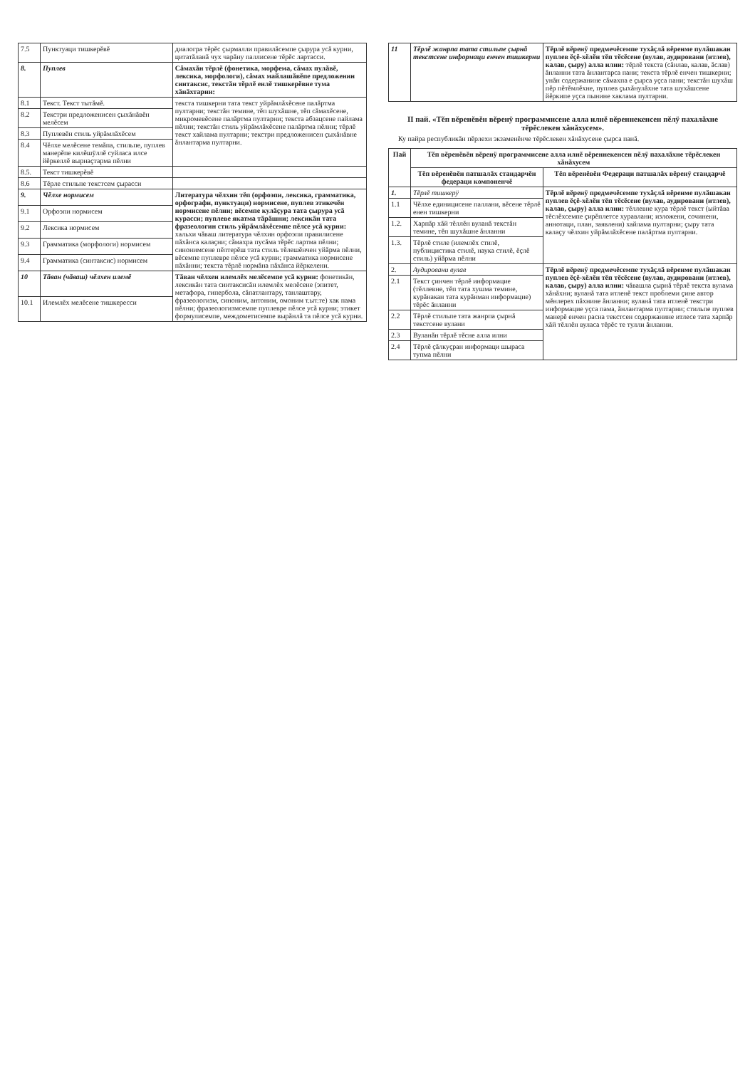| 7.5 | Пунктуаци тишкерĕвĕ | диалогра тĕрĕс ҫырмалли правилăсемпе ҫырура усă курни, цитатăланă чух чарăну паллисене тĕрĕс лартасси. |
| 8. | Пуплев | Сăмахăн тĕрлĕ (фонетика, морфема, сăмах пулăвĕ, лексика, морфологи), сăмах майлашăвĕпе предложенин синтаксис, текстăн тĕрлĕ енлĕ тишкерĕвне тума хăнăхтарни: |
| 8.1 | Текст. Текст тытăмĕ. | текста тишкерни тата текст уйрăмлăхĕсене палăртма пултарни; текстăн темине, тĕп шухăшне, тĕп сăмахĕсене, микромевĕсене палăртма пултарни; текста абзацсене пайлама пĕлни; текстăн стиль уйрăмлăхĕсене палăртма пĕлни; тĕрлĕ текст хайлама пултарни; текстри предложенисен ҫыхăнăвне ăнлантарма пултарни. |
| 8.2 | Текстри предложенисен ҫыхăнăвĕн мелĕсем | |
| 8.3 | Пуплевĕн стиль уйрăмлăхĕсем | |
| 8.4 | Чĕлхе мелĕсене темăпа, стильпе, пуплев манерĕпе килĕшÿллĕ суйласа илсе йĕркеллĕ вырнаҫтарма пĕлни | |
| 8.5. | Текст тишкерĕвĕ | |
| 8.6 | Тĕрле стильпе текстсем ҫырасси | |
| 9. | Чĕлхе нормисем | Литература чĕлхин тĕп (орфоэпи, лексика, грамматика, орфографи, пунктуаци) нормисене, пуплев этикечĕн нормисене пĕлни; вĕсемпе кулăҫура тата ҫырура усă курасси; пуплеве якатма тăрăшни; лексикăн тата фразеологин стиль уйрăмлăхĕсемпе пĕлсе усă курни: хальхи чăваш литература чĕлхин орфоэпи правилисене пăхăнса калаҫни; сăмахра пусăма тĕрĕс лартма пĕлни; синонимсене пĕлтерĕш тата стиль тĕлешĕнчен уйăрма пĕлни, вĕсемпе пуплевре пĕлсе усă курни; грамматика нормисене пăхăнни; текста тĕрлĕ нормăна пăхăнса йĕркелени. |
| 9.1 | Орфоэпи нормисем | |
| 9.2 | Лексика нормисем | |
| 9.3 | Грамматика (морфологи) нормисем | |
| 9.4 | Грамматика (синтаксис) нормисем | |
| 10 | Тăван (чăваш) чĕлхен илемĕ | Тăван чĕлхен илемлĕх мелĕсемпе усă курни: фонетикăн, лексикăн тата синтаксисăн илемлĕх мелĕсене (эпитет, метафора, гипербола, сăпатлантару, танлаштару, фразеологизм, синоним, антоним, омоним т.ыт.те) хак пама пĕлни; фразеологизмсемпе пуплевре пĕлсе усă курни; этикет формулисемпе, междометисемпе вырăнлă та пĕлсе усă курни. |
| 10.1 | Илемлĕх мелĕсене тишкересси | |
| 11 | Тĕрлĕ жанрпа тата стильпе ҫырнă текстсене информаци енчен тишкерни | Тĕрлĕ вĕренÿ предмечĕсемпе тухăҫлă вĕренме пулăшакан пуплев ĕҫĕ-хĕлĕн тĕп тĕсĕсене (вулав, аудировани (итлев), калав, ҫыру) алла илни: тĕрлĕ текста (сăнлав, калав, ăслав) ăнланни тата ăнлантарса пани; текста тĕрлĕ енчен тишкерни; унăн содержанине сăмахпа е ҫырса уҫса пани; текстăн шухăш пĕр пĕтĕмлĕхне, пуплев ҫыхăнулăхне тата шухăшсене йĕркипе уҫса пынине хаклама пултарни. |
II пай. «Тĕп вĕренĕвĕн вĕренÿ программисене алла илнĕ вĕреннекенсен пĕлÿ пахалăхне тĕрĕслекен хăнăхусем».
Ку пайра республикăн пĕрлехи экзаменĕнче тĕрĕслекен хăнăхусене ҫырса панă.
| Пай | Тĕп вĕренĕвĕн вĕренÿ программисене алла илнĕ вĕреннекенсен пĕлÿ пахалăхне тĕрĕслекен хăнăхусем | |
| --- | --- | --- |
| | Тĕп вĕренĕвĕн патшалăх стандарчĕн федераци компоненчĕ | Тĕп вĕренĕвĕн Федераци патшалăх вĕренÿ стандарчĕ |
| 1. | Тĕрлĕ тишкерÿ | Тĕрлĕ вĕренÿ предмечĕсемпе тухăҫлă вĕренме пулăшакан пуплев ĕҫĕ-хĕлĕн тĕп тĕсĕсене (вулав, аудировани (итлев), калав, ҫыру) алла илни: тĕллевне кура тĕрлĕ текст (ыйтăва тĕслĕхсемпе ҫирĕплетсе хуравлани; изложени, сочинени, аннотаци, план, заявлени) хайлама пултарни; ҫыру тата калаҫу чĕлхин уйрăмлăхĕсене палăртма пултарни. |
| 1.1 | Чĕлхе единицисене паллани, вĕсене тĕрлĕ енен тишкерни | |
| 1.2. | Харпăр хăй тĕллĕн вуланă текстăн темине, тĕп шухăшне ăнланни | |
| 1.3. | Тĕрлĕ стиле (илемлĕх стилĕ, публицистика стилĕ, наука стилĕ, ĕҫлĕ стиль) уйăрма пĕлни | |
| 2. | Аудировани вулав | Тĕрлĕ вĕренÿ предмечĕсемпе тухăҫлă вĕренме пулăшакан пуплев ĕҫĕ-хĕлĕн тĕп тĕсĕсене (вулав, аудировани (итлев), калав, ҫыру) алла илни: чăвашла ҫырнă тĕрлĕ текста вулама хăнăхни; вуланă тата итленĕ текст проблеми ҫине автор мĕнлерех пăхнине ăнланни; вуланă тата итленĕ текстри информацие уҫса пама, ăнлантарма пултарни; стильпе пуплев манерĕ енчен расна текстсен содержанине итлесе тата харпăр хăй тĕллĕн вуласа тĕрĕс те тулли ăнланни. |
| 2.1 | Текст ҫинчен тĕрлĕ информацие (тĕллевне, тĕп тата хушма темине, курăнакан тата курăнман информацие) тĕрĕс ăнланни | |
| 2.2 | Тĕрлĕ стильпе тата жанрпа ҫырнă текстсене вулани | |
| 2.3 | Вуланăн тĕрлĕ тĕсне алла илни | |
| 2.4 | Тĕрлĕ ҫăлкуҫран информаци шыраса тупма пĕлни | |